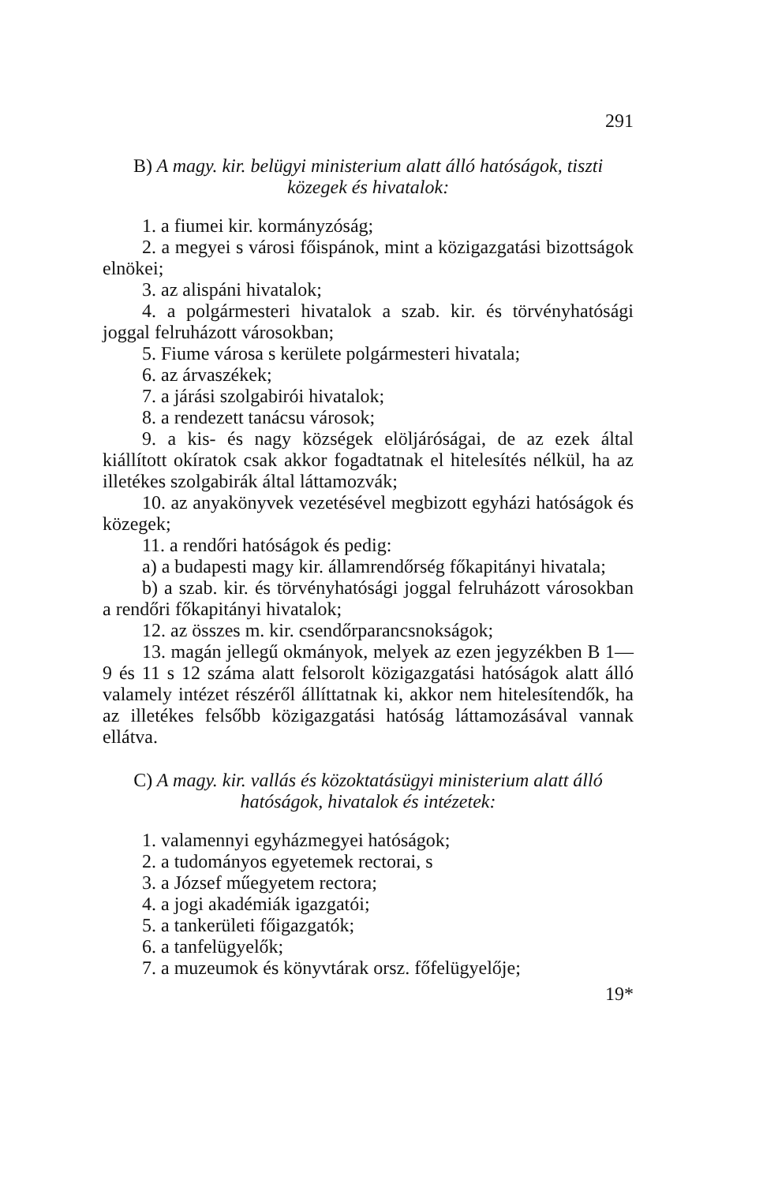291
B) A magy. kir. belügyi ministerium alatt álló hatóságok, tiszti közegek és hivatalok:
1. a fiumei kir. kormányzóság;
2. a megyei s városi főispánok, mint a közigazgatási bizottságok elnökei;
3. az alispáni hivatalok;
4. a polgármesteri hivatalok a szab. kir. és törvényható­sági joggal felruházott városokban;
5. Fiume városa s kerülete polgármesteri hivatala;
6. az árvaszékek;
7. a járási szolgabirói hivatalok;
8. a rendezett tanácsu városok;
9. a kis- és nagy községek elöljáróságai, de az ezek által kiállított okíratok csak akkor fogadtatnak el hitelesítés nél­kül, ha az illetékes szolgabirák által láttamozvák;
10. az anyakönyvek vezetésével megbizott egyházi ható­ságok és közegek;
11. a rendőri hatóságok és pedig:
a) a budapesti magy kir. államrendőrség főkapitányi hivatala;
b) a szab. kir. és törvényhatósági joggal felruházott városokban a rendőri főkapitányi hivatalok;
12. az összes m. kir. csendőrparancsnokságok;
13. magán jellegű okmányok, melyek az ezen jegyzékben B 1—9 és 11 s 12 száma alatt felsorolt közigazgatási hatósá­gok alatt álló valamely intézet részéről állíttatnak ki, akkor nem hitelesítendők, ha az illetékes felsőbb közigazgatási ható­ság láttamozásával vannak ellátva.
C) A magy. kir. vallás és közoktatásügyi ministerium alatt álló hatóságok, hivatalok és intézetek:
1. valamennyi egyházmegyei hatóságok;
2. a tudományos egyetemek rectorai, s
3. a József műegyetem rectora;
4. a jogi akadémiák igazgatói;
5. a tankerületi főigazgatók;
6. a tanfelügyelők;
7. a muzeumok és könyvtárak orsz. főfelügyelője;
19*